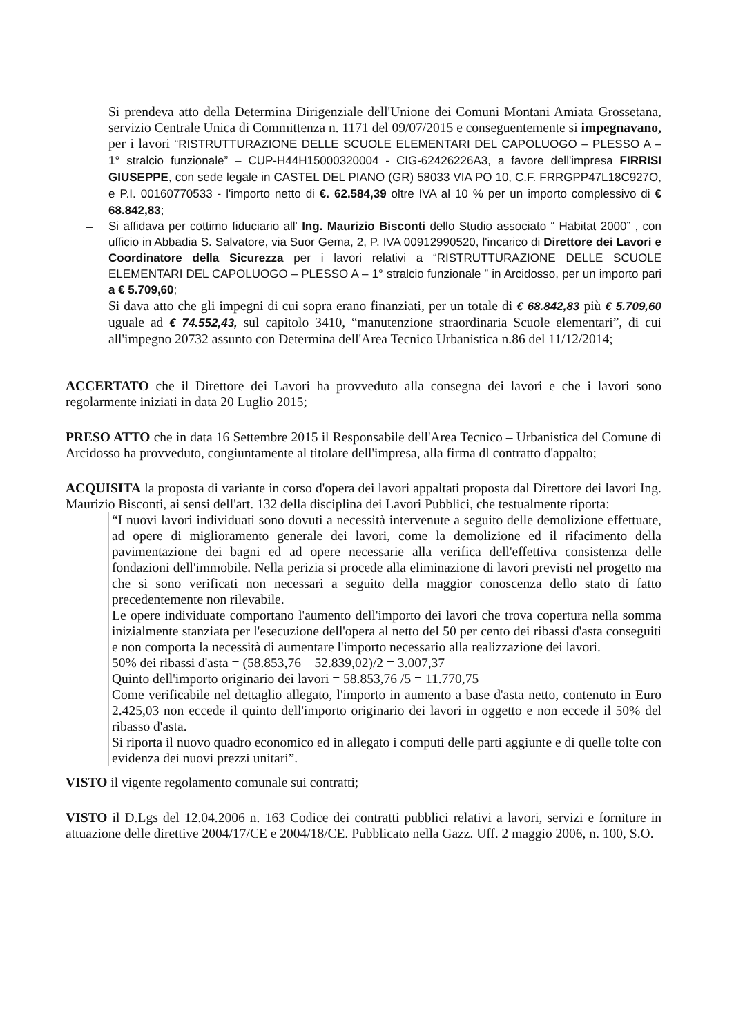– Si prendeva atto della Determina Dirigenziale dell'Unione dei Comuni Montani Amiata Grossetana, servizio Centrale Unica di Committenza n. 1171 del 09/07/2015 e conseguentemente si impegnavano, per i lavori “RISTRUTTURAZIONE DELLE SCUOLE ELEMENTARI DEL CAPOLUOGO – PLESSO A – 1° stralcio funzionale” – CUP-H44H15000320004 - CIG-62426226A3, a favore dell'impresa FIRRISI GIUSEPPE, con sede legale in CASTEL DEL PIANO (GR) 58033 VIA PO 10, C.F. FRRGPP47L18C927O, e P.I. 00160770533 - l'importo netto di €. 62.584,39 oltre IVA al 10 % per un importo complessivo di € 68.842,83;
– Si affidava per cottimo fiduciario all' Ing. Maurizio Bisconti dello Studio associato “ Habitat 2000” , con ufficio in Abbadia S. Salvatore, via Suor Gema, 2, P. IVA 00912990520, l'incarico di Direttore dei Lavori e Coordinatore della Sicurezza per i lavori relativi a “RISTRUTTURAZIONE DELLE SCUOLE ELEMENTARI DEL CAPOLUOGO – PLESSO A – 1° stralcio funzionale ” in Arcidosso, per un importo pari a € 5.709,60;
– Si dava atto che gli impegni di cui sopra erano finanziati, per un totale di € 68.842,83 più € 5.709,60 uguale ad € 74.552,43, sul capitolo 3410, “manutenzione straordinaria Scuole elementari”, di cui all'impegno 20732 assunto con Determina dell'Area Tecnico Urbanistica n.86 del 11/12/2014;
ACCERTATO che il Direttore dei Lavori ha provveduto alla consegna dei lavori e che i lavori sono regolarmente iniziati in data 20 Luglio 2015;
PRESO ATTO che in data 16 Settembre 2015 il Responsabile dell'Area Tecnico – Urbanistica del Comune di Arcidosso ha provveduto, congiuntamente al titolare dell'impresa, alla firma dl contratto d'appalto;
ACQUISITA la proposta di variante in corso d'opera dei lavori appaltati proposta dal Direttore dei lavori Ing. Maurizio Bisconti, ai sensi dell'art. 132 della disciplina dei Lavori Pubblici, che testualmente riporta:
“I nuovi lavori individuati sono dovuti a necessità intervenute a seguito delle demolizione effettuate, ad opere di miglioramento generale dei lavori, come la demolizione ed il rifacimento della pavimentazione dei bagni ed ad opere necessarie alla verifica dell'effettiva consistenza delle fondazioni dell'immobile. Nella perizia si procede alla eliminazione di lavori previsti nel progetto ma che si sono verificati non necessari a seguito della maggior conoscenza dello stato di fatto precedentemente non rilevabile.
Le opere individuate comportano l'aumento dell'importo dei lavori che trova copertura nella somma inizialmente stanziata per l'esecuzione dell'opera al netto del 50 per cento dei ribassi d'asta conseguiti e non comporta la necessità di aumentare l'importo necessario alla realizzazione dei lavori.
50% dei ribassi d'asta = (58.853,76 – 52.839,02)/2 = 3.007,37
Quinto dell'importo originario dei lavori = 58.853,76 /5 = 11.770,75
Come verificabile nel dettaglio allegato, l'importo in aumento a base d'asta netto, contenuto in Euro 2.425,03 non eccede il quinto dell'importo originario dei lavori in oggetto e non eccede il 50% del ribasso d'asta.
Si riporta il nuovo quadro economico ed in allegato i computi delle parti aggiunte e di quelle tolte con evidenza dei nuovi prezzi unitari”.
VISTO il vigente regolamento comunale sui contratti;
VISTO il D.Lgs del 12.04.2006 n. 163 Codice dei contratti pubblici relativi a lavori, servizi e forniture in attuazione delle direttive 2004/17/CE e 2004/18/CE. Pubblicato nella Gazz. Uff. 2 maggio 2006, n. 100, S.O.